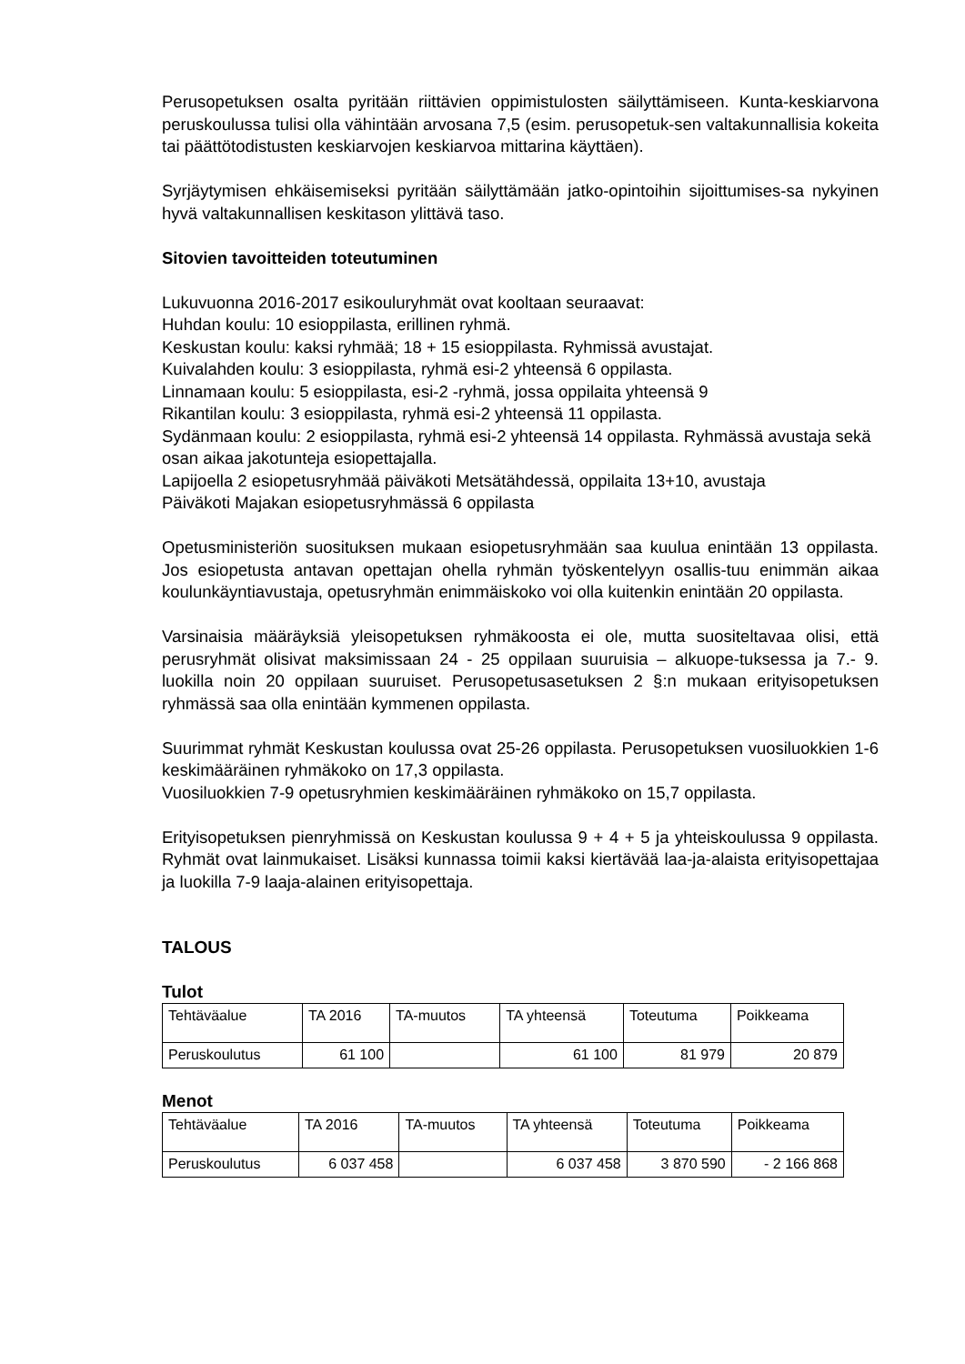Perusopetuksen osalta pyritään riittävien oppimistulosten säilyttämiseen. Kunta-keskiarvona peruskoulussa tulisi olla vähintään arvosana 7,5 (esim. perusopetuk-sen valtakunnallisia kokeita tai päättötodistusten keskiarvojen keskiarvoa mittarina käyttäen).
Syrjäytymisen ehkäisemiseksi pyritään säilyttämään jatko-opintoihin sijoittumises-sa nykyinen hyvä valtakunnallisen keskitason ylittävä taso.
Sitovien tavoitteiden toteutuminen
Lukuvuonna 2016-2017 esikouluryhmät ovat kooltaan seuraavat:
Huhdan koulu: 10 esioppilasta, erillinen ryhmä.
Keskustan koulu: kaksi ryhmää; 18 + 15 esioppilasta. Ryhmissä avustajat.
Kuivalahden koulu: 3 esioppilasta, ryhmä esi-2 yhteensä 6 oppilasta.
Linnamaan koulu: 5 esioppilasta, esi-2 -ryhmä, jossa oppilaita yhteensä 9
Rikantilan koulu: 3 esioppilasta, ryhmä esi-2 yhteensä 11 oppilasta.
Sydänmaan koulu: 2 esioppilasta, ryhmä esi-2 yhteensä 14 oppilasta. Ryhmässä avustaja sekä osan aikaa jakotunteja esiopettajalla.
Lapijoella 2 esiopetusryhmää päiväkoti Metsätähdessä, oppilaita 13+10, avustaja
Päiväkoti Majakan esiopetusryhmässä 6 oppilasta
Opetusministeriön suosituksen mukaan esiopetusryhmään saa kuulua enintään 13 oppilasta. Jos esiopetusta antavan opettajan ohella ryhmän työskentelyyn osallis-tuu enimmän aikaa koulunkäyntiavustaja, opetusryhmän enimmäiskoko voi olla kuitenkin enintään 20 oppilasta.
Varsinaisia määräyksiä yleisopetuksen ryhmäkoosta ei ole, mutta suositeltavaa olisi, että perusryhmät olisivat maksimissaan 24 - 25 oppilaan suuruisia – alkuope-tuksessa ja 7.- 9. luokilla noin 20 oppilaan suuruiset. Perusopetusasetuksen 2 §:n mukaan erityisopetuksen ryhmässä saa olla enintään kymmenen oppilasta.
Suurimmat ryhmät Keskustan koulussa ovat 25-26 oppilasta. Perusopetuksen vuosiluokkien 1-6 keskimääräinen ryhmäkoko on 17,3 oppilasta.
Vuosiluokkien 7-9 opetusryhmien keskimääräinen ryhmäkoko on 15,7 oppilasta.
Erityisopetuksen pienryhmissä on Keskustan koulussa 9 + 4 + 5 ja yhteiskoulussa 9 oppilasta. Ryhmät ovat lainmukaiset. Lisäksi kunnassa toimii kaksi kiertävää laa-ja-alaista erityisopettajaa ja luokilla 7-9 laaja-alainen erityisopettaja.
TALOUS
Tulot
| Tehtäväalue | TA 2016 | TA-muutos | TA yhteensä | Toteutuma | Poikkeama |
| Peruskoulutus | 61 100 | | 61 100 | 81 979 | 20 879 |
Menot
| Tehtäväalue | TA 2016 | TA-muutos | TA yhteensä | Toteutuma | Poikkeama |
| Peruskoulutus | 6 037 458 | | 6 037 458 | 3 870 590 | - 2 166 868 |